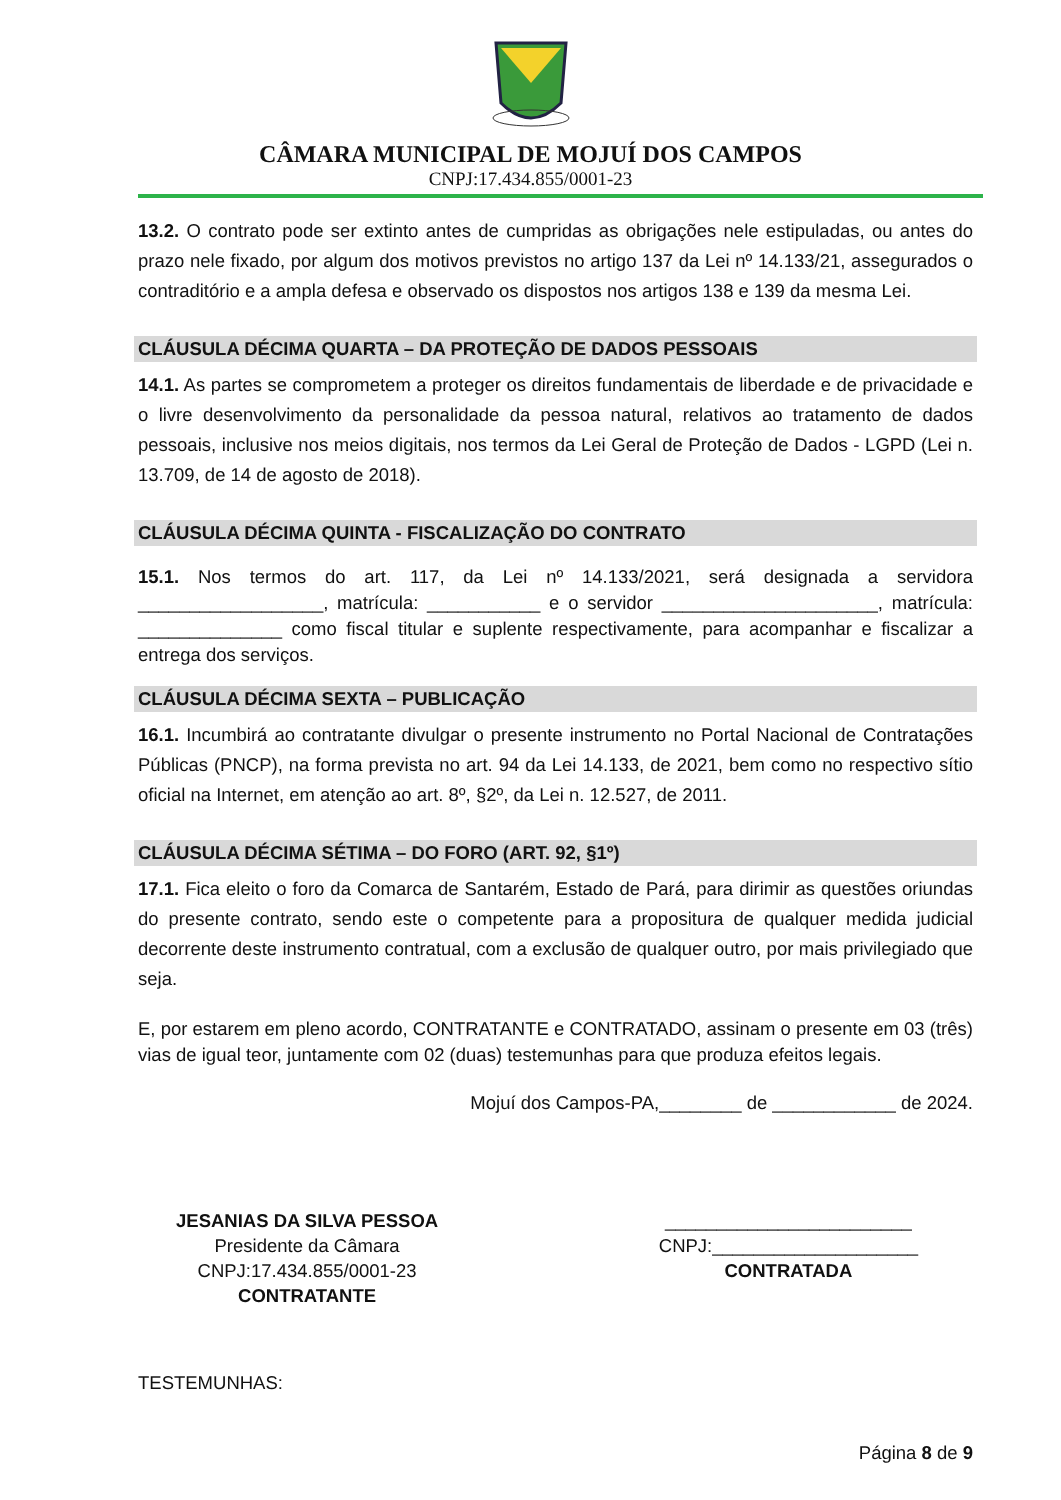CÂMARA MUNICIPAL DE MOJUÍ DOS CAMPOS
CNPJ:17.434.855/0001-23
13.2. O contrato pode ser extinto antes de cumpridas as obrigações nele estipuladas, ou antes do prazo nele fixado, por algum dos motivos previstos no artigo 137 da Lei nº 14.133/21, assegurados o contraditório e a ampla defesa e observado os dispostos nos artigos 138 e 139 da mesma Lei.
CLÁUSULA DÉCIMA QUARTA – DA PROTEÇÃO DE DADOS PESSOAIS
14.1. As partes se comprometem a proteger os direitos fundamentais de liberdade e de privacidade e o livre desenvolvimento da personalidade da pessoa natural, relativos ao tratamento de dados pessoais, inclusive nos meios digitais, nos termos da Lei Geral de Proteção de Dados - LGPD (Lei n. 13.709, de 14 de agosto de 2018).
CLÁUSULA DÉCIMA QUINTA - FISCALIZAÇÃO DO CONTRATO
15.1. Nos termos do art. 117, da Lei nº 14.133/2021, será designada a servidora __________________, matrícula: ___________ e o servidor _____________________, matrícula: ______________ como fiscal titular e suplente respectivamente, para acompanhar e fiscalizar a entrega dos serviços.
CLÁUSULA DÉCIMA SEXTA – PUBLICAÇÃO
16.1. Incumbirá ao contratante divulgar o presente instrumento no Portal Nacional de Contratações Públicas (PNCP), na forma prevista no art. 94 da Lei 14.133, de 2021, bem como no respectivo sítio oficial na Internet, em atenção ao art. 8º, §2º, da Lei n. 12.527, de 2011.
CLÁUSULA DÉCIMA SÉTIMA – DO FORO (ART. 92, §1º)
17.1. Fica eleito o foro da Comarca de Santarém, Estado de Pará, para dirimir as questões oriundas do presente contrato, sendo este o competente para a propositura de qualquer medida judicial decorrente deste instrumento contratual, com a exclusão de qualquer outro, por mais privilegiado que seja.
E, por estarem em pleno acordo, CONTRATANTE e CONTRATADO, assinam o presente em 03 (três) vias de igual teor, juntamente com 02 (duas) testemunhas para que produza efeitos legais.
Mojuí dos Campos-PA,________ de ____________ de 2024.
JESANIAS DA SILVA PESSOA
Presidente da Câmara
CNPJ:17.434.855/0001-23
CONTRATANTE
________________________
CNPJ:____________________
CONTRATADA
TESTEMUNHAS:
Página 8 de 9